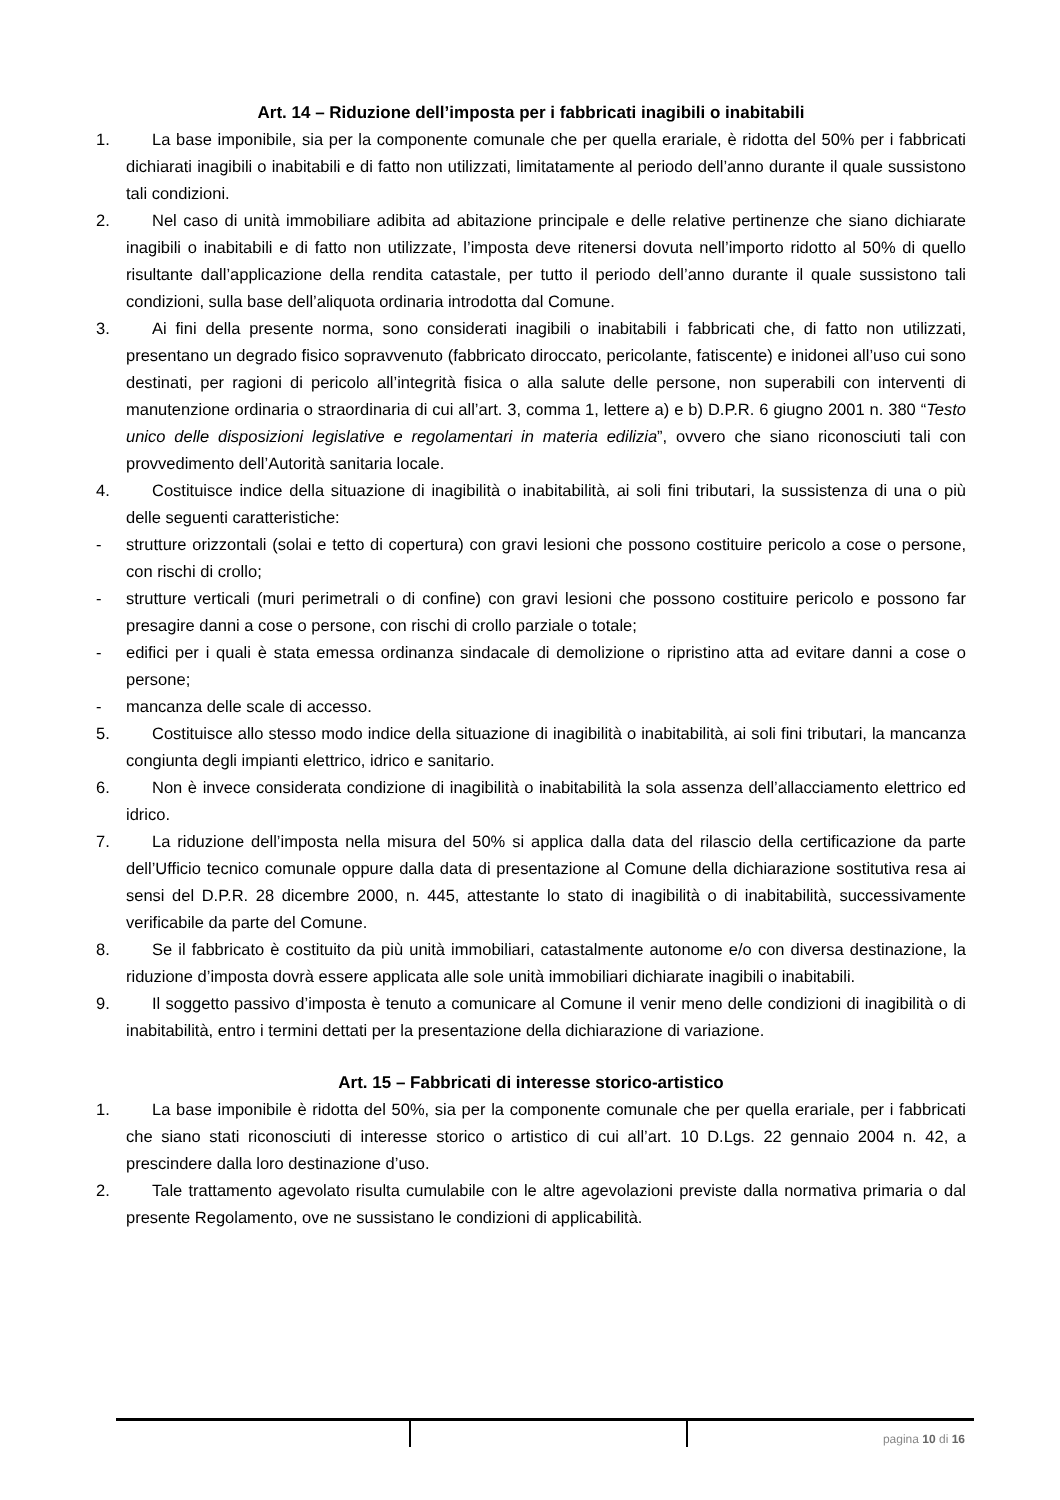Art. 14 – Riduzione dell’imposta per i fabbricati inagibili o inabitabili
1. La base imponibile, sia per la componente comunale che per quella erariale, è ridotta del 50% per i fabbricati dichiarati inagibili o inabitabili e di fatto non utilizzati, limitatamente al periodo dell’anno durante il quale sussistono tali condizioni.
2. Nel caso di unità immobiliare adibita ad abitazione principale e delle relative pertinenze che siano dichiarate inagibili o inabitabili e di fatto non utilizzate, l’imposta deve ritenersi dovuta nell’importo ridotto al 50% di quello risultante dall’applicazione della rendita catastale, per tutto il periodo dell’anno durante il quale sussistono tali condizioni, sulla base dell’aliquota ordinaria introdotta dal Comune.
3. Ai fini della presente norma, sono considerati inagibili o inabitabili i fabbricati che, di fatto non utilizzati, presentano un degrado fisico sopravvenuto (fabbricato diroccato, pericolante, fatiscente) e inidonei all’uso cui sono destinati, per ragioni di pericolo all’integrità fisica o alla salute delle persone, non superabili con interventi di manutenzione ordinaria o straordinaria di cui all’art. 3, comma 1, lettere a) e b) D.P.R. 6 giugno 2001 n. 380 “Testo unico delle disposizioni legislative e regolamentari in materia edilizia”, ovvero che siano riconosciuti tali con provvedimento dell’Autorità sanitaria locale.
4. Costituisce indice della situazione di inagibilità o inabitabilità, ai soli fini tributari, la sussistenza di una o più delle seguenti caratteristiche:
- strutture orizzontali (solai e tetto di copertura) con gravi lesioni che possono costituire pericolo a cose o persone, con rischi di crollo;
- strutture verticali (muri perimetrali o di confine) con gravi lesioni che possono costituire pericolo e possono far presagire danni a cose o persone, con rischi di crollo parziale o totale;
- edifici per i quali è stata emessa ordinanza sindacale di demolizione o ripristino atta ad evitare danni a cose o persone;
- mancanza delle scale di accesso.
5. Costituisce allo stesso modo indice della situazione di inagibilità o inabitabilità, ai soli fini tributari, la mancanza congiunta degli impianti elettrico, idrico e sanitario.
6. Non è invece considerata condizione di inagibilità o inabitabilità la sola assenza dell’allacciamento elettrico ed idrico.
7. La riduzione dell’imposta nella misura del 50% si applica dalla data del rilascio della certificazione da parte dell’Ufficio tecnico comunale oppure dalla data di presentazione al Comune della dichiarazione sostitutiva resa ai sensi del D.P.R. 28 dicembre 2000, n. 445, attestante lo stato di inagibilità o di inabitabilità, successivamente verificabile da parte del Comune.
8. Se il fabbricato è costituito da più unità immobiliari, catastalmente autonome e/o con diversa destinazione, la riduzione d’imposta dovrà essere applicata alle sole unità immobiliari dichiarate inagibili o inabitabili.
9. Il soggetto passivo d’imposta è tenuto a comunicare al Comune il venir meno delle condizioni di inagibilità o di inabitabilità, entro i termini dettati per la presentazione della dichiarazione di variazione.
Art. 15 – Fabbricati di interesse storico-artistico
1. La base imponibile è ridotta del 50%, sia per la componente comunale che per quella erariale, per i fabbricati che siano stati riconosciuti di interesse storico o artistico di cui all’art. 10 D.Lgs. 22 gennaio 2004 n. 42, a prescindere dalla loro destinazione d’uso.
2. Tale trattamento agevolato risulta cumulabile con le altre agevolazioni previste dalla normativa primaria o dal presente Regolamento, ove ne sussistano le condizioni di applicabilità.
pagina 10 di 16